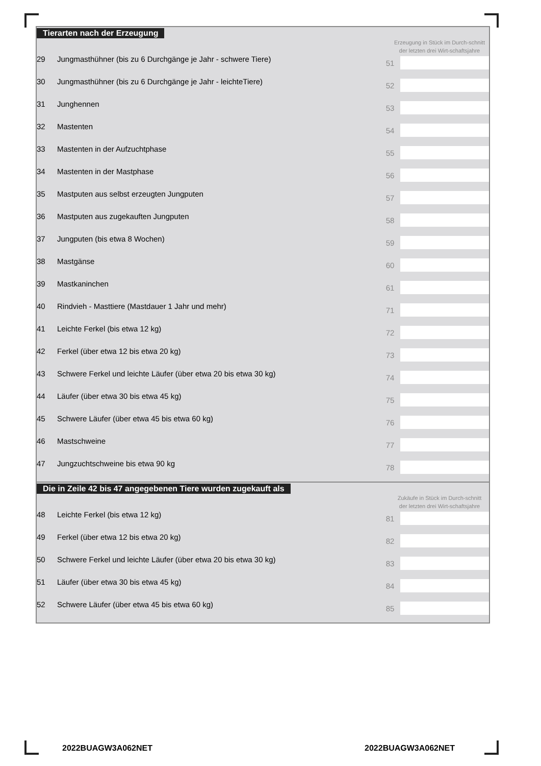Tierarten nach der Erzeugung
Erzeugung in Stück im Durch-schnitt der letzten drei Wirt-schaftsjahre
| 29 | Jungmasthühner (bis zu 6 Durchgänge je Jahr - schwere Tiere) | 51 | |
| 30 | Jungmasthühner (bis zu 6 Durchgänge je Jahr - leichteTiere) | 52 | |
| 31 | Junghennen | 53 | |
| 32 | Mastenten | 54 | |
| 33 | Mastenten in der Aufzuchtphase | 55 | |
| 34 | Mastenten in der Mastphase | 56 | |
| 35 | Mastputen aus selbst erzeugten Jungputen | 57 | |
| 36 | Mastputen aus zugekauften Jungputen | 58 | |
| 37 | Jungputen (bis etwa 8 Wochen) | 59 | |
| 38 | Mastgänse | 60 | |
| 39 | Mastkaninchen | 61 | |
| 40 | Rindvieh - Masttiere (Mastdauer 1 Jahr und mehr) | 71 | |
| 41 | Leichte Ferkel (bis etwa 12 kg) | 72 | |
| 42 | Ferkel (über etwa 12 bis etwa 20 kg) | 73 | |
| 43 | Schwere Ferkel und leichte Läufer (über etwa 20 bis etwa 30 kg) | 74 | |
| 44 | Läufer (über etwa 30 bis etwa 45 kg) | 75 | |
| 45 | Schwere Läufer (über etwa 45 bis etwa 60 kg) | 76 | |
| 46 | Mastschweine | 77 | |
| 47 | Jungzuchtschweine bis etwa 90 kg | 78 | |
Die in Zeile 42 bis 47 angegebenen Tiere wurden zugekauft als
Zukäufe in Stück im Durch-schnitt der letzten drei Wirt-schaftsjahre
| 48 | Leichte Ferkel (bis etwa 12 kg) | 81 | |
| 49 | Ferkel (über etwa 12 bis etwa 20 kg) | 82 | |
| 50 | Schwere Ferkel und leichte Läufer (über etwa 20 bis etwa 30 kg) | 83 | |
| 51 | Läufer (über etwa 30 bis etwa 45 kg) | 84 | |
| 52 | Schwere Läufer (über etwa 45 bis etwa 60 kg) | 85 | |
2022BUAGW3A062NET 2022BUAGW3A062NET